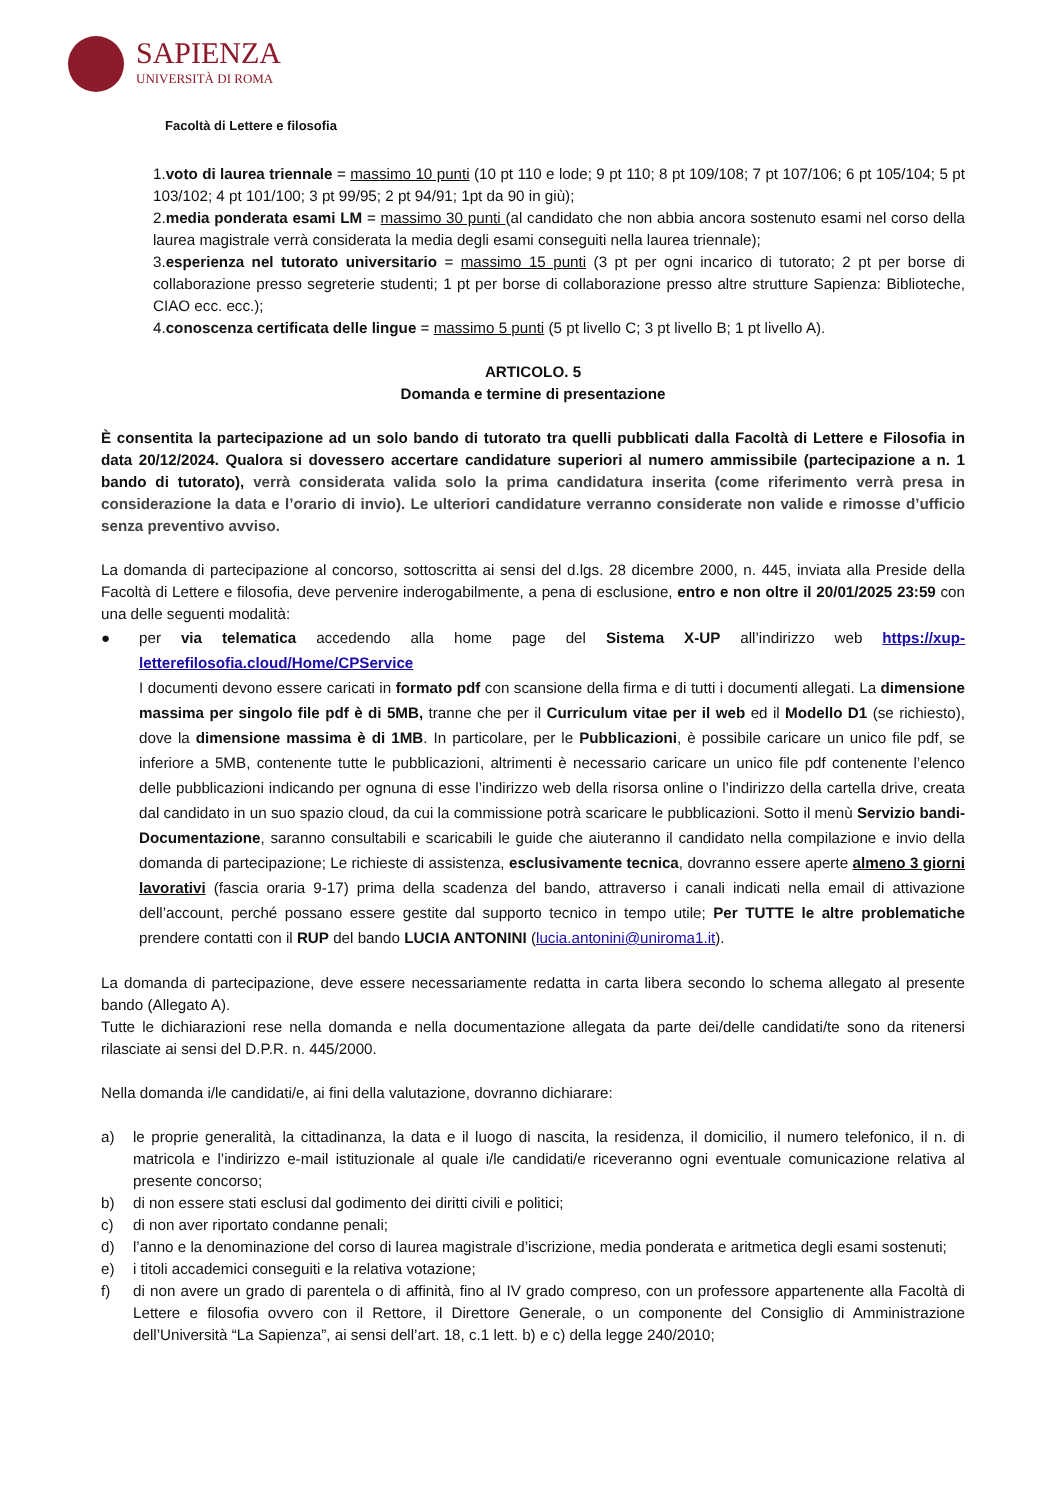SAPIENZA
UNIVERSITÀ DI ROMA
Facoltà di Lettere e filosofia
1.voto di laurea triennale = massimo 10 punti (10 pt 110 e lode; 9 pt 110; 8 pt 109/108; 7 pt 107/106; 6 pt 105/104; 5 pt 103/102; 4 pt 101/100; 3 pt 99/95; 2 pt 94/91; 1pt da 90 in giù);
2.media ponderata esami LM = massimo 30 punti (al candidato che non abbia ancora sostenuto esami nel corso della laurea magistrale verrà considerata la media degli esami conseguiti nella laurea triennale);
3.esperienza nel tutorato universitario = massimo 15 punti (3 pt per ogni incarico di tutorato; 2 pt per borse di collaborazione presso segreterie studenti; 1 pt per borse di collaborazione presso altre strutture Sapienza: Biblioteche, CIAO ecc. ecc.);
4.conoscenza certificata delle lingue = massimo 5 punti (5 pt livello C; 3 pt livello B; 1 pt livello A).
ARTICOLO. 5
Domanda e termine di presentazione
È consentita la partecipazione ad un solo bando di tutorato tra quelli pubblicati dalla Facoltà di Lettere e Filosofia in data 20/12/2024. Qualora si dovessero accertare candidature superiori al numero ammissibile (partecipazione a n. 1 bando di tutorato), verrà considerata valida solo la prima candidatura inserita (come riferimento verrà presa in considerazione la data e l’orario di invio). Le ulteriori candidature verranno considerate non valide e rimosse d’ufficio senza preventivo avviso.
La domanda di partecipazione al concorso, sottoscritta ai sensi del d.lgs. 28 dicembre 2000, n. 445, inviata alla Preside della Facoltà di Lettere e filosofia, deve pervenire inderogabilmente, a pena di esclusione, entro e non oltre il 20/01/2025 23:59 con una delle seguenti modalità:
● per via telematica accedendo alla home page del Sistema X-UP all’indirizzo web https://xup-letterefilosofia.cloud/Home/CPService
I documenti devono essere caricati in formato pdf con scansione della firma e di tutti i documenti allegati. La dimensione massima per singolo file pdf è di 5MB, tranne che per il Curriculum vitae per il web ed il Modello D1 (se richiesto), dove la dimensione massima è di 1MB. In particolare, per le Pubblicazioni, è possibile caricare un unico file pdf, se inferiore a 5MB, contenente tutte le pubblicazioni, altrimenti è necessario caricare un unico file pdf contenente l’elenco delle pubblicazioni indicando per ognuna di esse l’indirizzo web della risorsa online o l’indirizzo della cartella drive, creata dal candidato in un suo spazio cloud, da cui la commissione potrà scaricare le pubblicazioni. Sotto il menù Servizio bandi-Documentazione, saranno consultabili e scaricabili le guide che aiuteranno il candidato nella compilazione e invio della domanda di partecipazione; Le richieste di assistenza, esclusivamente tecnica, dovranno essere aperte almeno 3 giorni lavorativi (fascia oraria 9-17) prima della scadenza del bando, attraverso i canali indicati nella email di attivazione dell’account, perché possano essere gestite dal supporto tecnico in tempo utile; Per TUTTE le altre problematiche prendere contatti con il RUP del bando LUCIA ANTONINI (lucia.antonini@uniroma1.it).
La domanda di partecipazione, deve essere necessariamente redatta in carta libera secondo lo schema allegato al presente bando (Allegato A).
Tutte le dichiarazioni rese nella domanda e nella documentazione allegata da parte dei/delle candidati/te sono da ritenersi rilasciate ai sensi del D.P.R. n. 445/2000.
Nella domanda i/le candidati/e, ai fini della valutazione, dovranno dichiarare:
a) le proprie generalità, la cittadinanza, la data e il luogo di nascita, la residenza, il domicilio, il numero telefonico, il n. di matricola e l’indirizzo e-mail istituzionale al quale i/le candidati/e riceveranno ogni eventuale comunicazione relativa al presente concorso;
b) di non essere stati esclusi dal godimento dei diritti civili e politici;
c) di non aver riportato condanne penali;
d) l’anno e la denominazione del corso di laurea magistrale d’iscrizione, media ponderata e aritmetica degli esami sostenuti;
e) i titoli accademici conseguiti e la relativa votazione;
f) di non avere un grado di parentela o di affinità, fino al IV grado compreso, con un professore appartenente alla Facoltà di Lettere e filosofia ovvero con il Rettore, il Direttore Generale, o un componente del Consiglio di Amministrazione dell’Università “La Sapienza”, ai sensi dell’art. 18, c.1 lett. b) e c) della legge 240/2010;